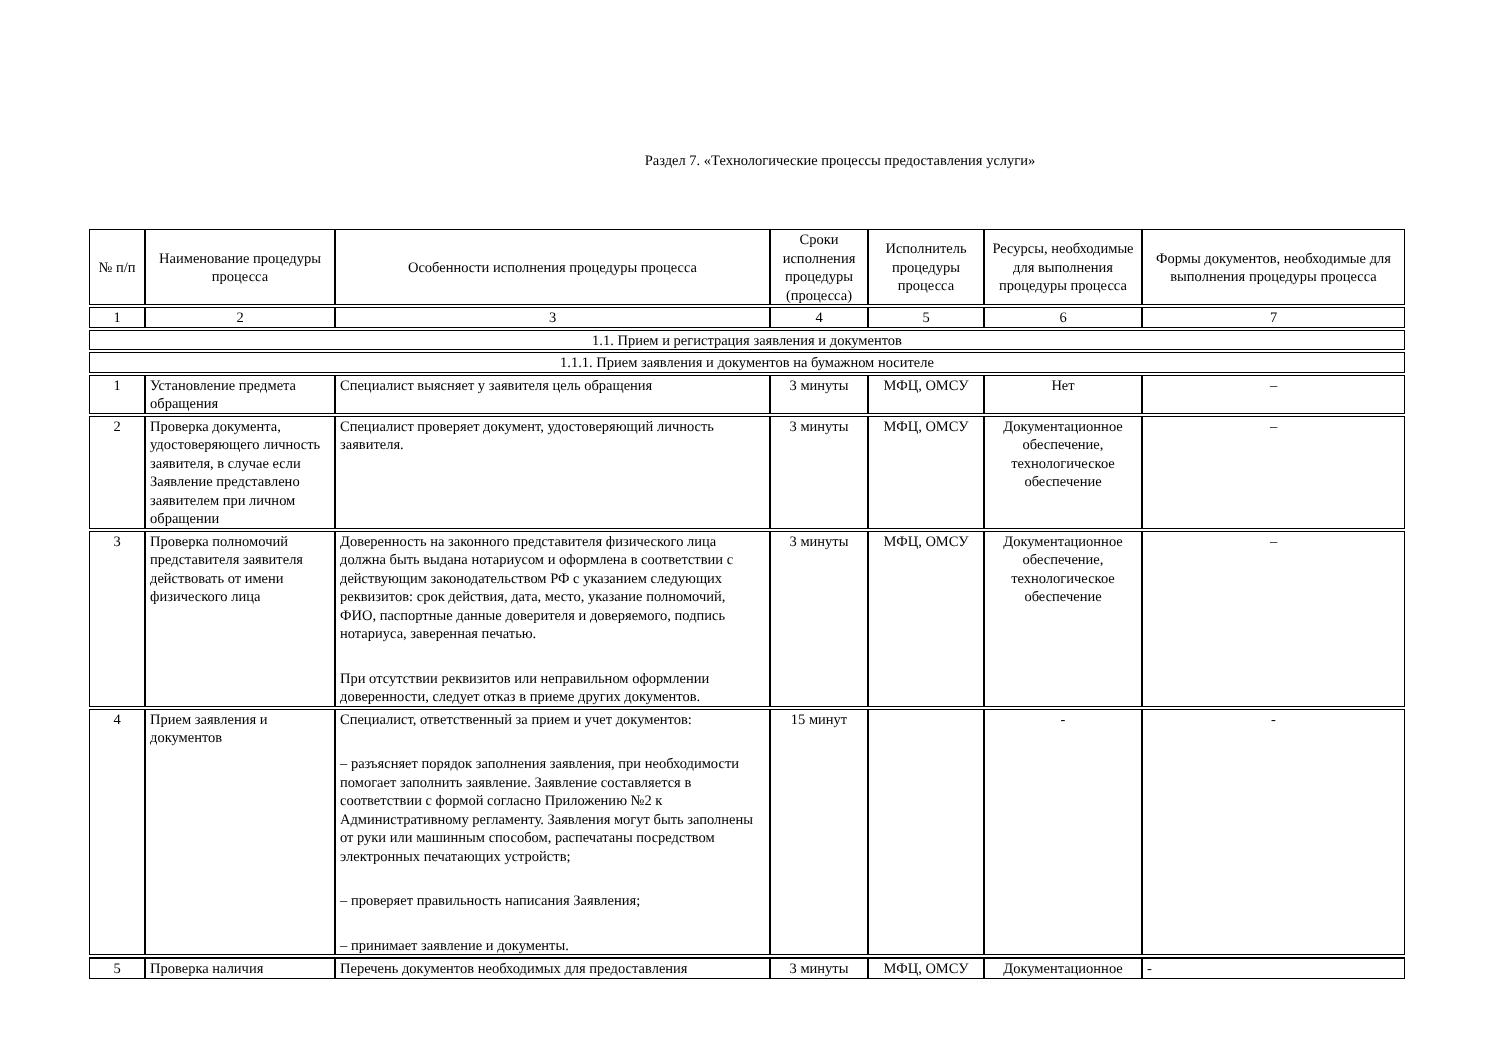Раздел 7. «Технологические процессы предоставления услуги»
| № п/п | Наименование процедуры процесса | Особенности исполнения процедуры процесса | Сроки исполнения процедуры (процесса) | Исполнитель процедуры процесса | Ресурсы, необходимые для выполнения процедуры процесса | Формы документов, необходимые для выполнения процедуры процесса |
| --- | --- | --- | --- | --- | --- | --- |
| 1 | 2 | 3 | 4 | 5 | 6 | 7 |
| 1.1. Прием и регистрация заявления и документов | | | | | | |
| 1.1.1. Прием заявления и документов на бумажном носителе | | | | | | |
| 1 | Установление предмета обращения | Специалист выясняет у заявителя цель обращения | 3 минуты | МФЦ, ОМСУ | Нет | – |
| 2 | Проверка документа, удостоверяющего личность заявителя, в случае если Заявление представлено заявителем при личном обращении | Специалист проверяет документ, удостоверяющий личность заявителя. | 3 минуты | МФЦ, ОМСУ | Документационное обеспечение, технологическое обеспечение | – |
| 3 | Проверка полномочий представителя заявителя действовать от имени физического лица | Доверенность на законного представителя физического лица должна быть выдана нотариусом и оформлена в соответствии с действующим законодательством РФ с указанием следующих реквизитов: срок действия, дата, место, указание полномочий, ФИО, паспортные данные доверителя и доверяемого, подпись нотариуса, заверенная печатью. При отсутствии реквизитов или неправильном оформлении доверенности, следует отказ в приеме других документов. | 3 минуты | МФЦ, ОМСУ | Документационное обеспечение, технологическое обеспечение | – |
| 4 | Прием заявления и документов | Специалист, ответственный за прием и учет документов: – разъясняет порядок заполнения заявления, при необходимости помогает заполнить заявление. Заявление составляется в соответствии с формой согласно Приложению №2 к Административному регламенту. Заявления могут быть заполнены от руки или машинным способом, распечатаны посредством электронных печатающих устройств; – проверяет правильность написания Заявления; – принимает заявление и документы. | 15 минут | | - | - |
| 5 | Проверка наличия | Перечень документов необходимых для предоставления | 3 минуты | МФЦ, ОМСУ | Документационное | - |